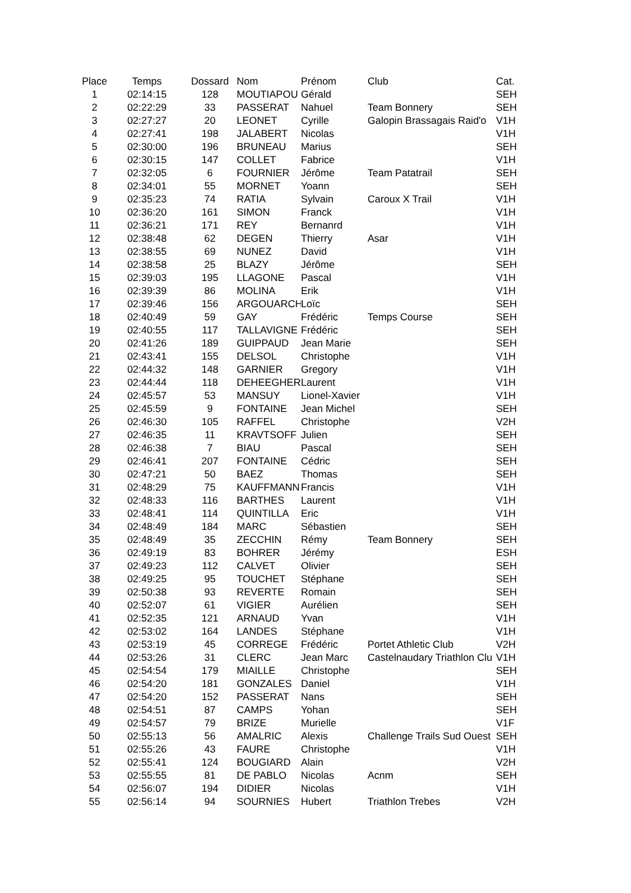| Place | Temps | Dossard | Nom | Prénom | Club | Cat. |
| --- | --- | --- | --- | --- | --- | --- |
| 1 | 02:14:15 | 128 | MOUTIAPOU | Gérald | | SEH |
| 2 | 02:22:29 | 33 | PASSERAT | Nahuel | Team Bonnery | SEH |
| 3 | 02:27:27 | 20 | LEONET | Cyrille | Galopin Brassagais Raid'o | V1H |
| 4 | 02:27:41 | 198 | JALABERT | Nicolas | | V1H |
| 5 | 02:30:00 | 196 | BRUNEAU | Marius | | SEH |
| 6 | 02:30:15 | 147 | COLLET | Fabrice | | V1H |
| 7 | 02:32:05 | 6 | FOURNIER | Jérôme | Team Patatrail | SEH |
| 8 | 02:34:01 | 55 | MORNET | Yoann | | SEH |
| 9 | 02:35:23 | 74 | RATIA | Sylvain | Caroux X Trail | V1H |
| 10 | 02:36:20 | 161 | SIMON | Franck | | V1H |
| 11 | 02:36:21 | 171 | REY | Bernanrd | | V1H |
| 12 | 02:38:48 | 62 | DEGEN | Thierry | Asar | V1H |
| 13 | 02:38:55 | 69 | NUNEZ | David | | V1H |
| 14 | 02:38:58 | 25 | BLAZY | Jérôme | | SEH |
| 15 | 02:39:03 | 195 | LLAGONE | Pascal | | V1H |
| 16 | 02:39:39 | 86 | MOLINA | Erik | | V1H |
| 17 | 02:39:46 | 156 | ARGOUARCH | Loïc | | SEH |
| 18 | 02:40:49 | 59 | GAY | Frédéric | Temps Course | SEH |
| 19 | 02:40:55 | 117 | TALLAVIGNE | Frédéric | | SEH |
| 20 | 02:41:26 | 189 | GUIPPAUD | Jean Marie | | SEH |
| 21 | 02:43:41 | 155 | DELSOL | Christophe | | V1H |
| 22 | 02:44:32 | 148 | GARNIER | Gregory | | V1H |
| 23 | 02:44:44 | 118 | DEHEEGHER | Laurent | | V1H |
| 24 | 02:45:57 | 53 | MANSUY | Lionel-Xavier | | V1H |
| 25 | 02:45:59 | 9 | FONTAINE | Jean Michel | | SEH |
| 26 | 02:46:30 | 105 | RAFFEL | Christophe | | V2H |
| 27 | 02:46:35 | 11 | KRAVTSOFF | Julien | | SEH |
| 28 | 02:46:38 | 7 | BIAU | Pascal | | SEH |
| 29 | 02:46:41 | 207 | FONTAINE | Cédric | | SEH |
| 30 | 02:47:21 | 50 | BAEZ | Thomas | | SEH |
| 31 | 02:48:29 | 75 | KAUFFMANN | Francis | | V1H |
| 32 | 02:48:33 | 116 | BARTHES | Laurent | | V1H |
| 33 | 02:48:41 | 114 | QUINTILLA | Eric | | V1H |
| 34 | 02:48:49 | 184 | MARC | Sébastien | | SEH |
| 35 | 02:48:49 | 35 | ZECCHIN | Rémy | Team Bonnery | SEH |
| 36 | 02:49:19 | 83 | BOHRER | Jérémy | | ESH |
| 37 | 02:49:23 | 112 | CALVET | Olivier | | SEH |
| 38 | 02:49:25 | 95 | TOUCHET | Stéphane | | SEH |
| 39 | 02:50:38 | 93 | REVERTE | Romain | | SEH |
| 40 | 02:52:07 | 61 | VIGIER | Aurélien | | SEH |
| 41 | 02:52:35 | 121 | ARNAUD | Yvan | | V1H |
| 42 | 02:53:02 | 164 | LANDES | Stéphane | | V1H |
| 43 | 02:53:19 | 45 | CORREGE | Frédéric | Portet Athletic Club | V2H |
| 44 | 02:53:26 | 31 | CLERC | Jean Marc | Castelnaudary Triathlon Clu | V1H |
| 45 | 02:54:54 | 179 | MIAILLE | Christophe | | SEH |
| 46 | 02:54:20 | 181 | GONZALES | Daniel | | V1H |
| 47 | 02:54:20 | 152 | PASSERAT | Nans | | SEH |
| 48 | 02:54:51 | 87 | CAMPS | Yohan | | SEH |
| 49 | 02:54:57 | 79 | BRIZE | Murielle | | V1F |
| 50 | 02:55:13 | 56 | AMALRIC | Alexis | Challenge Trails Sud Ouest | SEH |
| 51 | 02:55:26 | 43 | FAURE | Christophe | | V1H |
| 52 | 02:55:41 | 124 | BOUGIARD | Alain | | V2H |
| 53 | 02:55:55 | 81 | DE PABLO | Nicolas | Acnm | SEH |
| 54 | 02:56:07 | 194 | DIDIER | Nicolas | | V1H |
| 55 | 02:56:14 | 94 | SOURNIES | Hubert | Triathlon Trebes | V2H |